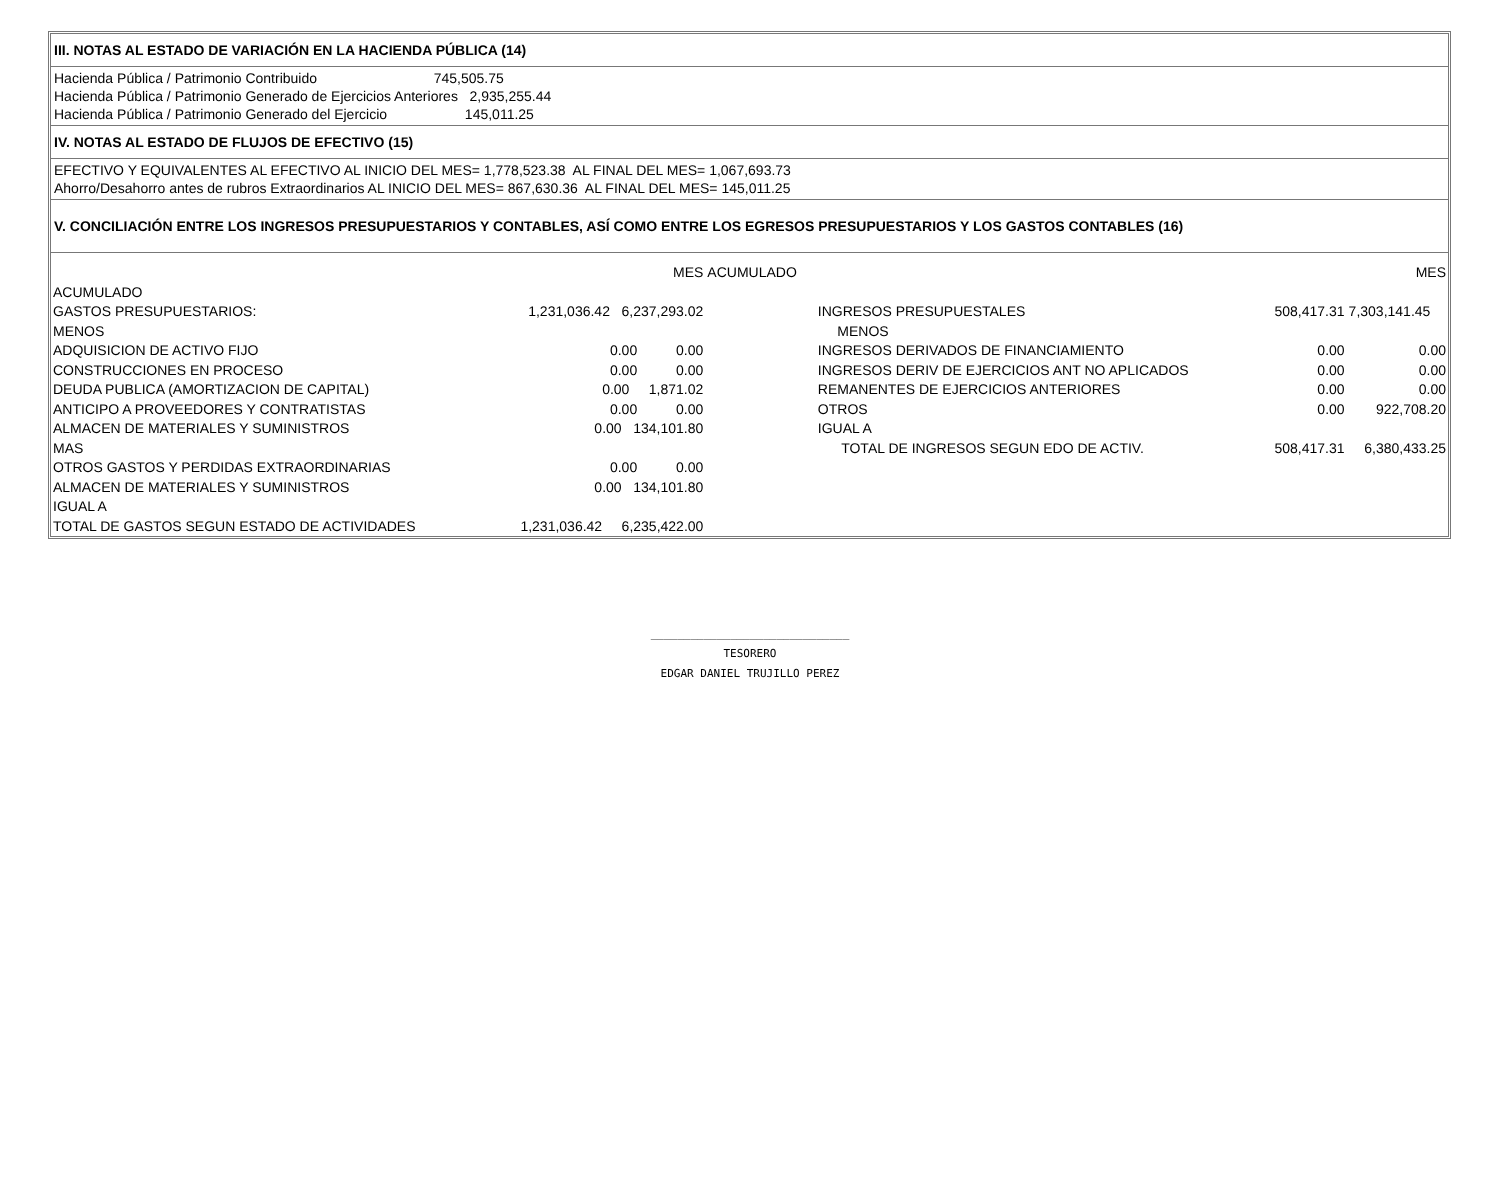III. NOTAS AL ESTADO DE VARIACIÓN EN LA HACIENDA PÚBLICA (14)
Hacienda Pública / Patrimonio Contribuido 745,505.75 Hacienda Pública / Patrimonio Generado de Ejercicios Anteriores 2,935,255.44 Hacienda Pública / Patrimonio Generado del Ejercicio 145,011.25
IV. NOTAS AL ESTADO DE FLUJOS DE EFECTIVO (15)
EFECTIVO Y EQUIVALENTES AL EFECTIVO AL INICIO DEL MES= 1,778,523.38 AL FINAL DEL MES= 1,067,693.73 Ahorro/Desahorro antes de rubros Extraordinarios AL INICIO DEL MES= 867,630.36 AL FINAL DEL MES= 145,011.25
V. CONCILIACIÓN ENTRE LOS INGRESOS PRESUPUESTARIOS Y CONTABLES, ASÍ COMO ENTRE LOS EGRESOS PRESUPUESTARIOS Y LOS GASTOS CONTABLES (16)
| | MES | ACUMULADO | | | MES |
| ACUMULADO | | | | | |
| GASTOS PRESUPUESTARIOS: | 1,231,036.42 6,237,293.02 | | INGRESOS PRESUPUESTALES | 508,417.31 | 7,303,141.45 |
| MENOS | | | MENOS | | |
| ADQUISICION DE ACTIVO FIJO | 0.00 0.00 | | INGRESOS DERIVADOS DE FINANCIAMIENTO | 0.00 | 0.00 |
| CONSTRUCCIONES EN PROCESO | 0.00 0.00 | | INGRESOS DERIV DE EJERCICIOS ANT NO APLICADOS | 0.00 | 0.00 |
| DEUDA PUBLICA (AMORTIZACION DE CAPITAL) | 0.00 1,871.02 | | REMANENTES DE EJERCICIOS ANTERIORES | 0.00 | 0.00 |
| ANTICIPO A PROVEEDORES Y CONTRATISTAS | 0.00 0.00 | | OTROS | 0.00 | 922,708.20 |
| ALMACEN DE MATERIALES Y SUMINISTROS | 0.00 134,101.80 | | IGUAL A | | |
| MAS | | | TOTAL DE INGRESOS SEGUN EDO DE ACTIV. | 508,417.31 | 6,380,433.25 |
| OTROS GASTOS Y PERDIDAS EXTRAORDINARIAS | 0.00 0.00 | | | | |
| ALMACEN DE MATERIALES Y SUMINISTROS | 0.00 134,101.80 | | | | |
| IGUAL A | | | | | |
| TOTAL DE GASTOS SEGUN ESTADO DE ACTIVIDADES | 1,231,036.42 6,235,422.00 | | | | |
______________________________
TESORERO
EDGAR DANIEL TRUJILLO PEREZ